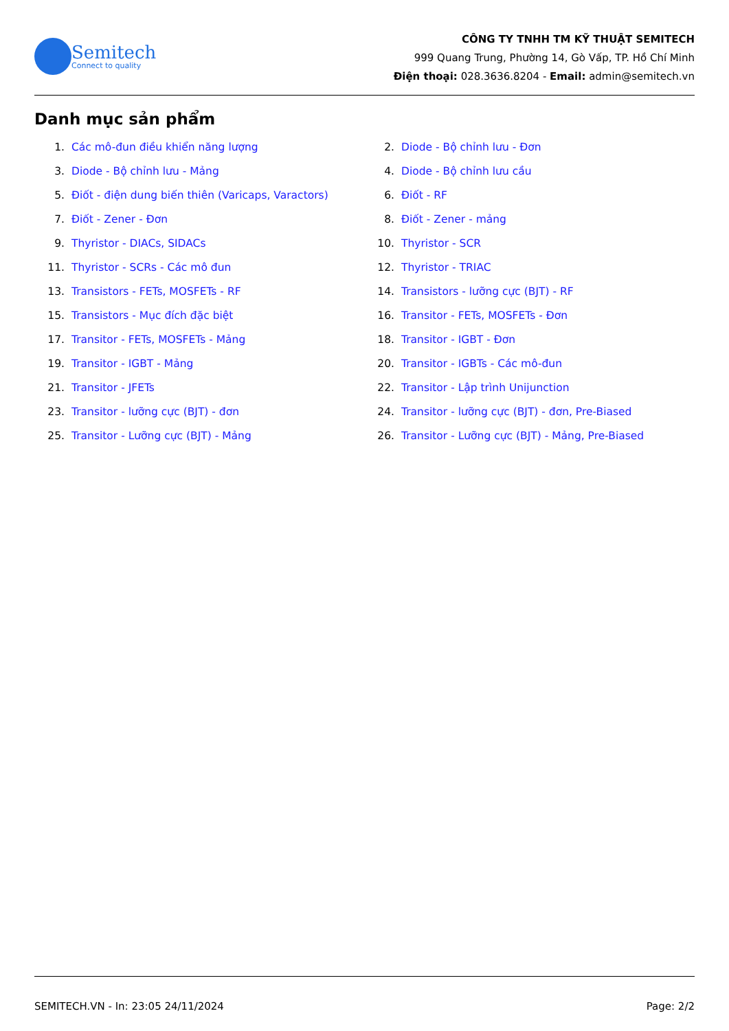Semitech
Connect to quality
CÔNG TY TNHH TM KỸ THUẬT SEMITECH
999 Quang Trung, Phường 14, Gò Vấp, TP. Hồ Chí Minh
Điện thoại: 028.3636.8204 - Email: admin@semitech.vn
Danh mục sản phẩm
1. Các mô-đun điều khiển năng lượng
2. Diode - Bộ chỉnh lưu - Đơn
3. Diode - Bộ chỉnh lưu - Mảng
4. Diode - Bộ chỉnh lưu cầu
5. Điốt - điện dung biến thiên (Varicaps, Varactors)
6. Điốt - RF
7. Điốt - Zener - Đơn
8. Điốt - Zener - mảng
9. Thyristor - DIACs, SIDACs
10. Thyristor - SCR
11. Thyristor - SCRs - Các mô đun
12. Thyristor - TRIAC
13. Transistors - FETs, MOSFETs - RF
14. Transistors - lưỡng cực (BJT) - RF
15. Transistors - Mục đích đặc biệt
16. Transitor - FETs, MOSFETs - Đơn
17. Transitor - FETs, MOSFETs - Mảng
18. Transitor - IGBT - Đơn
19. Transitor - IGBT - Mảng
20. Transitor - IGBTs - Các mô-đun
21. Transitor - JFETs
22. Transitor - Lập trình Unijunction
23. Transitor - lưỡng cực (BJT) - đơn
24. Transitor - lưỡng cực (BJT) - đơn, Pre-Biased
25. Transitor - Lưỡng cực (BJT) - Mảng
26. Transitor - Lưỡng cực (BJT) - Mảng, Pre-Biased
SEMITECH.VN - In: 23:05 24/11/2024 Page: 2/2